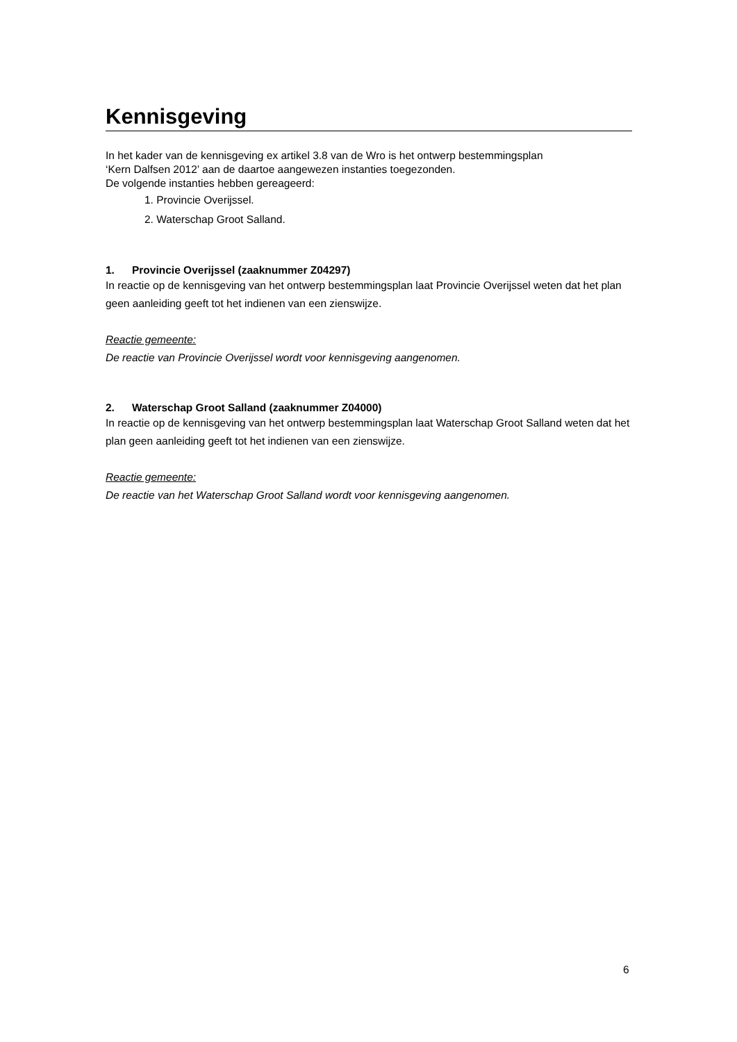Kennisgeving
In het kader van de kennisgeving ex artikel 3.8 van de Wro is het ontwerp bestemmingsplan
‘Kern Dalfsen 2012’ aan de daartoe aangewezen instanties toegezonden.
De volgende instanties hebben gereageerd:
1. Provincie Overijssel.
2. Waterschap Groot Salland.
1. Provincie Overijssel (zaaknummer Z04297)
In reactie op de kennisgeving van het ontwerp bestemmingsplan laat Provincie Overijssel weten dat het plan geen aanleiding geeft tot het indienen van een zienswijze.
Reactie gemeente:
De reactie van Provincie Overijssel wordt voor kennisgeving aangenomen.
2. Waterschap Groot Salland (zaaknummer Z04000)
In reactie op de kennisgeving van het ontwerp bestemmingsplan laat Waterschap Groot Salland weten dat het plan geen aanleiding geeft tot het indienen van een zienswijze.
Reactie gemeente:
De reactie van het Waterschap Groot Salland wordt voor kennisgeving aangenomen.
6